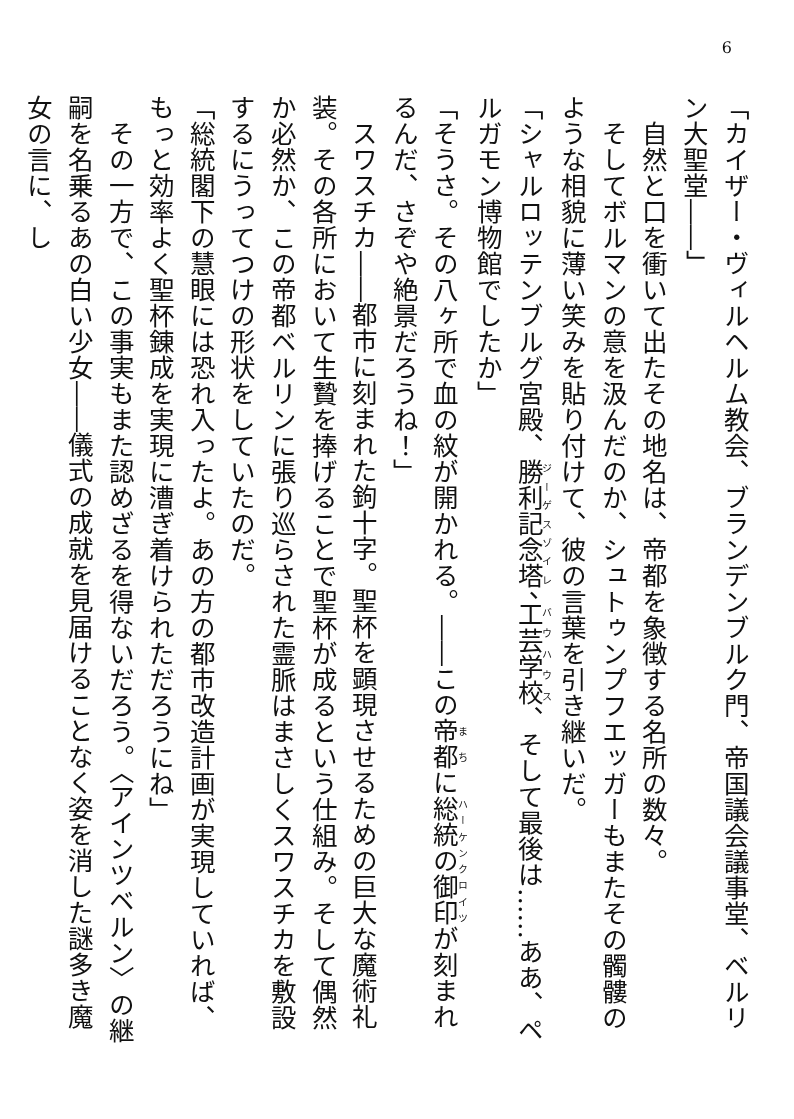6
「カイザー・ヴィルヘルム教会、ブランデンブルク門、帝国議会議事堂、ベルリン大聖堂――」
　自然と口を衝いて出たその地名は、帝都を象徴する名所の数々。
　そしてボルマンの意を汲んだのか、シュトゥンプフエッガーもまたその髑髏のような相貌に薄い笑みを貼り付けて、彼の言葉を引き継いだ。
「シャルロッテンブルグ宮殿、勝利記念塔、工芸学校、そして最後は……ああ、ペルガモン博物館でしたか」
「そうさ。その八ヶ所で血の紋が開かれる。――この帝都に総統の御印が刻まれるんだ、さぞや絶景だろうね！」
　スワスチカ――都市に刻まれた鉤十字。聖杯を顕現させるための巨大な魔術礼装。その各所において生贄を捧げることで聖杯が成るという仕組み。そして偶然か必然か、この帝都ベルリンに張り巡らされた霊脈はまさしくスワスチカを敷設するにうってつけの形状をしていたのだ。
「総統閣下の慧眼には恐れ入ったよ。あの方の都市改造計画が実現していれば、もっと効率よく聖杯錬成を実現に漕ぎ着けられただろうにね」
　その一方で、この事実もまた認めざるを得ないだろう。〈アインツベルン〉の継嗣を名乗るあの白い少女――儀式の成就を見届けることなく姿を消した謎多き魔女の言に、し